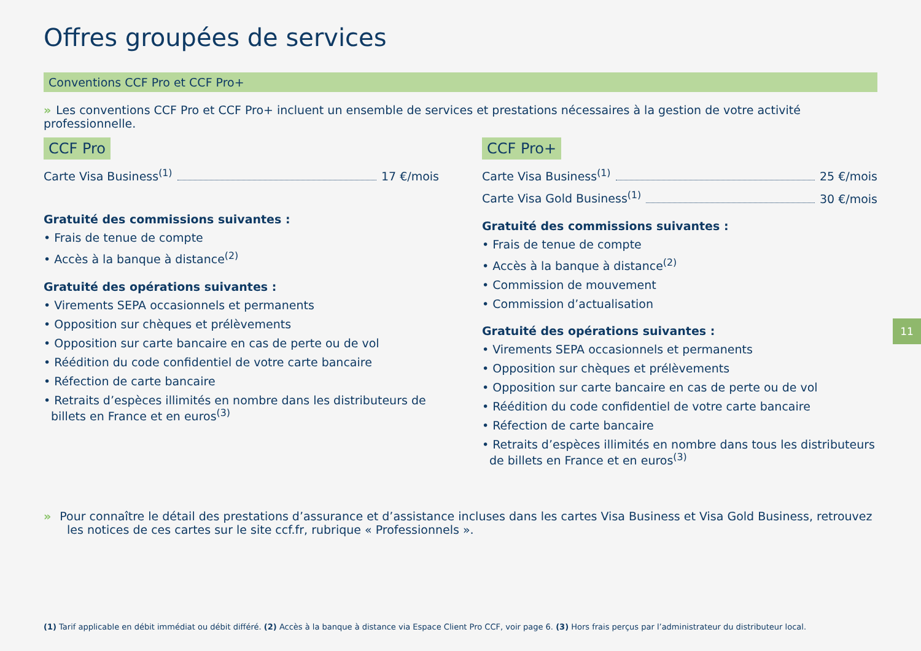Offres groupées de services
Conventions CCF Pro et CCF Pro+
» Les conventions CCF Pro et CCF Pro+ incluent un ensemble de services et prestations nécessaires à la gestion de votre activité professionnelle.
CCF Pro
Carte Visa Business<sup>(1)</sup> 17 €/mois
Gratuité des commissions suivantes :
• Frais de tenue de compte
• Accès à la banque à distance<sup>(2)</sup>
Gratuité des opérations suivantes :
• Virements SEPA occasionnels et permanents
• Opposition sur chèques et prélèvements
• Opposition sur carte bancaire en cas de perte ou de vol
• Réédition du code confidentiel de votre carte bancaire
• Réfection de carte bancaire
• Retraits d’espèces illimités en nombre dans les distributeurs de billets en France et en euros<sup>(3)</sup>
CCF Pro+
Carte Visa Business<sup>(1)</sup> 25 €/mois
Carte Visa Gold Business<sup>(1)</sup> 30 €/mois
Gratuité des commissions suivantes :
• Frais de tenue de compte
• Accès à la banque à distance<sup>(2)</sup>
• Commission de mouvement
• Commission d’actualisation
Gratuité des opérations suivantes :
• Virements SEPA occasionnels et permanents
• Opposition sur chèques et prélèvements
• Opposition sur carte bancaire en cas de perte ou de vol
• Réédition du code confidentiel de votre carte bancaire
• Réfection de carte bancaire
• Retraits d’espèces illimités en nombre dans tous les distributeurs de billets en France et en euros<sup>(3)</sup>
» Pour connaître le détail des prestations d’assurance et d’assistance incluses dans les cartes Visa Business et Visa Gold Business, retrouvez les notices de ces cartes sur le site ccf.fr, rubrique « Professionnels ».
(1) Tarif applicable en débit immédiat ou débit différé. (2) Accès à la banque à distance via Espace Client Pro CCF, voir page 6. (3) Hors frais perçus par l’administrateur du distributeur local.
11